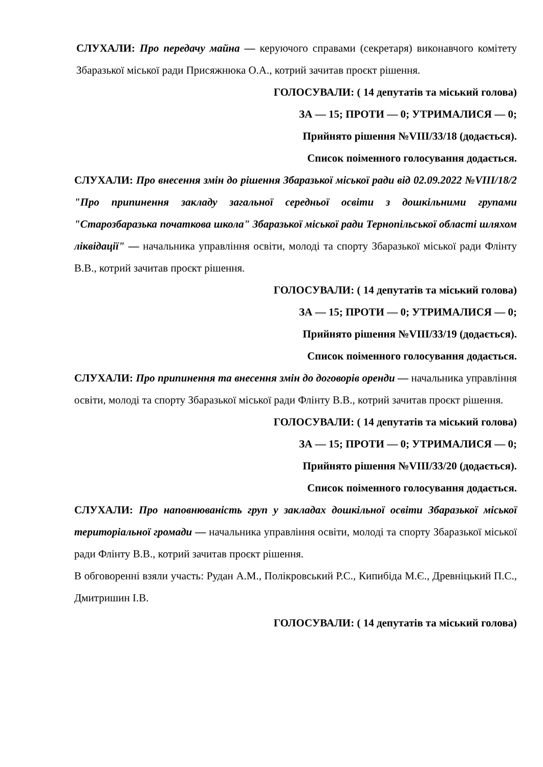СЛУХАЛИ: Про передачу майна — керуючого справами (секретаря) виконавчого комітету Збаразької міської ради Присяжнюка О.А., котрий зачитав проєкт рішення.
ГОЛОСУВАЛИ: ( 14 депутатів та міський голова)
ЗА — 15; ПРОТИ — 0; УТРИМАЛИСЯ — 0;
Прийнято рішення №VIII/33/18 (додається).
Список поіменного голосування додається.
СЛУХАЛИ: Про внесення змін до рішення Збаразької міської ради від 02.09.2022 №VIII/18/2 "Про припинення закладу загальної середньої освіти з дошкільними групами "Старозбаразька початкова школа" Збаразької міської ради Тернопільської області шляхом ліквідації" — начальника управління освіти, молоді та спорту Збаразької міської ради Флінту В.В., котрий зачитав проєкт рішення.
ГОЛОСУВАЛИ: ( 14 депутатів та міський голова)
ЗА — 15; ПРОТИ — 0; УТРИМАЛИСЯ — 0;
Прийнято рішення №VIII/33/19 (додається).
Список поіменного голосування додається.
СЛУХАЛИ: Про припинення та внесення змін до договорів оренди — начальника управління освіти, молоді та спорту Збаразької міської ради Флінту В.В., котрий зачитав проєкт рішення.
ГОЛОСУВАЛИ: ( 14 депутатів та міський голова)
ЗА — 15; ПРОТИ — 0; УТРИМАЛИСЯ — 0;
Прийнято рішення №VIII/33/20 (додається).
Список поіменного голосування додається.
СЛУХАЛИ: Про наповнюваність груп у закладах дошкільної освіти Збаразької міської територіальної громади — начальника управління освіти, молоді та спорту Збаразької міської ради Флінту В.В., котрий зачитав проєкт рішення.
В обговоренні взяли участь: Рудан А.М., Полікровський Р.С., Кипибіда М.Є., Древніцький П.С., Дмитришин І.В.
ГОЛОСУВАЛИ: ( 14 депутатів та міський голова)